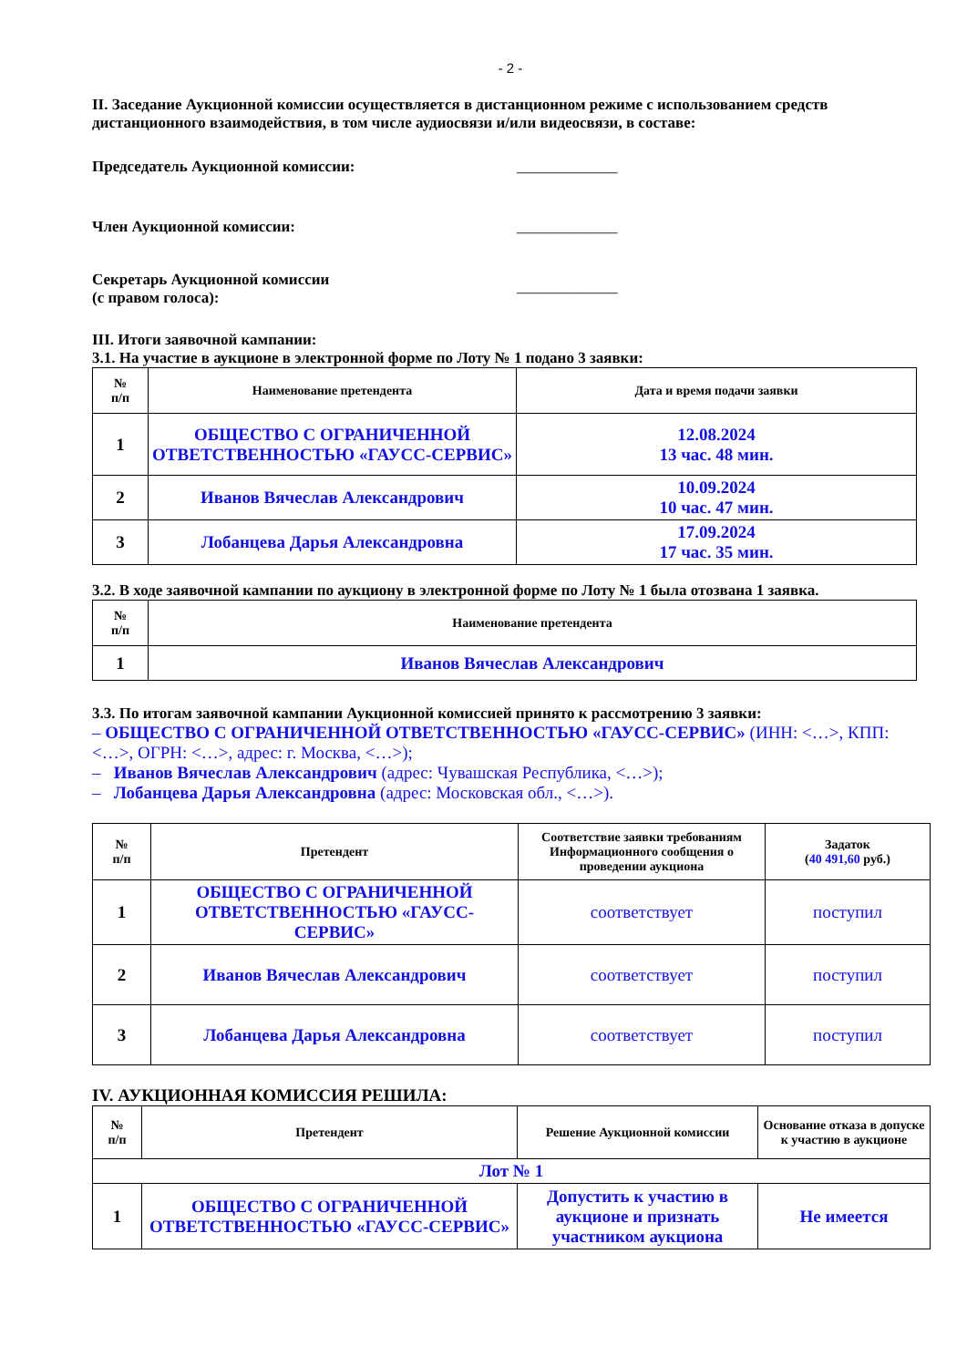- 2 -
II. Заседание Аукционной комиссии осуществляется в дистанционном режиме с использованием средств дистанционного взаимодействия, в том числе аудиосвязи и/или видеосвязи, в составе:
Председатель Аукционной комиссии: _____________
Член Аукционной комиссии: _____________
Секретарь Аукционной комиссии
(с правом голоса):
_____________
III. Итоги заявочной кампании:
3.1. На участие в аукционе в электронной форме по Лоту № 1 подано 3 заявки:
| № п/п | Наименование претендента | Дата и время подачи заявки |
| --- | --- | --- |
| 1 | ОБЩЕСТВО С ОГРАНИЧЕННОЙ ОТВЕТСТВЕННОСТЬЮ «ГАУСС-СЕРВИС» | 12.08.2024 13 час. 48 мин. |
| 2 | Иванов Вячеслав Александрович | 10.09.2024 10 час. 47 мин. |
| 3 | Лобанцева Дарья Александровна | 17.09.2024 17 час. 35 мин. |
3.2. В ходе заявочной кампании по аукциону в электронной форме по Лоту № 1 была отозвана 1 заявка.
| № п/п | Наименование претендента |
| --- | --- |
| 1 | Иванов Вячеслав Александрович |
3.3. По итогам заявочной кампании Аукционной комиссией принято к рассмотрению 3 заявки:
– ОБЩЕСТВО С ОГРАНИЧЕННОЙ ОТВЕТСТВЕННОСТЬЮ «ГАУСС-СЕРВИС» (ИНН: <…>, КПП: <…>, ОГРН: <…>, адрес: г. Москва, <…>);
– Иванов Вячеслав Александрович (адрес: Чувашская Республика, <…>);
– Лобанцева Дарья Александровна (адрес: Московская обл., <…>).
| № п/п | Претендент | Соответствие заявки требованиям Информационного сообщения о проведении аукциона | Задаток ( 40 491,60 руб.) |
| --- | --- | --- | --- |
| 1 | ОБЩЕСТВО С ОГРАНИЧЕННОЙ ОТВЕТСТВЕННОСТЬЮ «ГАУСС-СЕРВИС» | соответствует | поступил |
| 2 | Иванов Вячеслав Александрович | соответствует | поступил |
| 3 | Лобанцева Дарья Александровна | соответствует | поступил |
IV. АУКЦИОННАЯ КОМИССИЯ РЕШИЛА:
| № п/п | Претендент | Решение Аукционной комиссии | Основание отказа в допуске к участию в аукционе |
| --- | --- | --- | --- |
| Лот № 1 | | | |
| 1 | ОБЩЕСТВО С ОГРАНИЧЕННОЙ ОТВЕТСТВЕННОСТЬЮ «ГАУСС-СЕРВИС» | Допустить к участию в аукционе и признать участником аукциона | Не имеется |